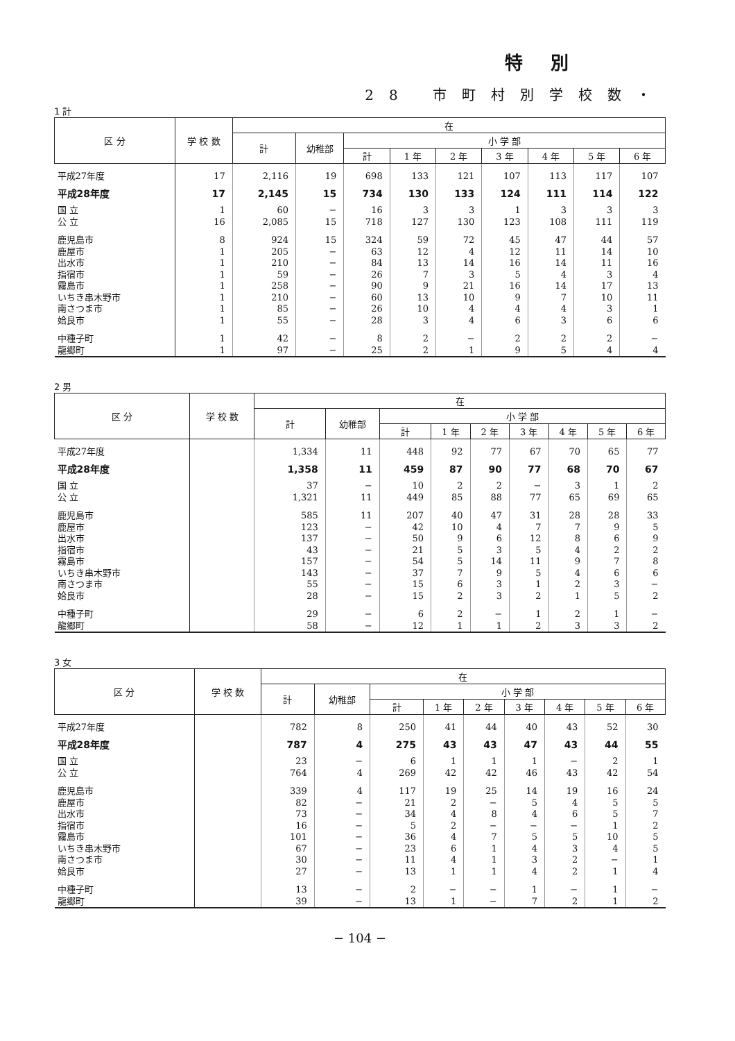特別
28 市町村別学校数・
1 計
| 区 分 | 学 校 数 | 在 | | | | | | | | |
| --- | --- | --- | --- | --- | --- | --- | --- | --- | --- | --- |
| | | 計 | 幼稚部 | 小 学 部 | | | | | | |
| | | | | 計 | 1 年 | 2 年 | 3 年 | 4 年 | 5 年 | 6 年 |
| 平成27年度 | 17 | 2,116 | 19 | 698 | 133 | 121 | 107 | 113 | 117 | 107 |
| 平成28年度 | 17 | 2,145 | 15 | 734 | 130 | 133 | 124 | 111 | 114 | 122 |
| 国 立 | 1 | 60 | − | 16 | 3 | 3 | 1 | 3 | 3 | 3 |
| 公 立 | 16 | 2,085 | 15 | 718 | 127 | 130 | 123 | 108 | 111 | 119 |
| 鹿児島市 | 8 | 924 | 15 | 324 | 59 | 72 | 45 | 47 | 44 | 57 |
| 鹿屋市 | 1 | 205 | − | 63 | 12 | 4 | 12 | 11 | 14 | 10 |
| 出水市 | 1 | 210 | − | 84 | 13 | 14 | 16 | 14 | 11 | 16 |
| 指宿市 | 1 | 59 | − | 26 | 7 | 3 | 5 | 4 | 3 | 4 |
| 霧島市 | 1 | 258 | − | 90 | 9 | 21 | 16 | 14 | 17 | 13 |
| いちき串木野市 | 1 | 210 | − | 60 | 13 | 10 | 9 | 7 | 10 | 11 |
| 南さつま市 | 1 | 85 | − | 26 | 10 | 4 | 4 | 4 | 3 | 1 |
| 姶良市 | 1 | 55 | − | 28 | 3 | 4 | 6 | 3 | 6 | 6 |
| 中種子町 | 1 | 42 | − | 8 | 2 | − | 2 | 2 | 2 | − |
| 龍郷町 | 1 | 97 | − | 25 | 2 | 1 | 9 | 5 | 4 | 4 |
2 男
| 区 分 | 学 校 数 | 在 | | | | | | | | |
| --- | --- | --- | --- | --- | --- | --- | --- | --- | --- | --- |
| | | 計 | 幼稚部 | 小 学 部 | | | | | | |
| | | | | 計 | 1 年 | 2 年 | 3 年 | 4 年 | 5 年 | 6 年 |
| 平成27年度 | | 1,334 | 11 | 448 | 92 | 77 | 67 | 70 | 65 | 77 |
| 平成28年度 | | 1,358 | 11 | 459 | 87 | 90 | 77 | 68 | 70 | 67 |
| 国 立 | | 37 | − | 10 | 2 | 2 | − | 3 | 1 | 2 |
| 公 立 | | 1,321 | 11 | 449 | 85 | 88 | 77 | 65 | 69 | 65 |
| 鹿児島市 | | 585 | 11 | 207 | 40 | 47 | 31 | 28 | 28 | 33 |
| 鹿屋市 | | 123 | − | 42 | 10 | 4 | 7 | 7 | 9 | 5 |
| 出水市 | | 137 | − | 50 | 9 | 6 | 12 | 8 | 6 | 9 |
| 指宿市 | | 43 | − | 21 | 5 | 3 | 5 | 4 | 2 | 2 |
| 霧島市 | | 157 | − | 54 | 5 | 14 | 11 | 9 | 7 | 8 |
| いちき串木野市 | | 143 | − | 37 | 7 | 9 | 5 | 4 | 6 | 6 |
| 南さつま市 | | 55 | − | 15 | 6 | 3 | 1 | 2 | 3 | − |
| 姶良市 | | 28 | − | 15 | 2 | 3 | 2 | 1 | 5 | 2 |
| 中種子町 | | 29 | − | 6 | 2 | − | 1 | 2 | 1 | − |
| 龍郷町 | | 58 | − | 12 | 1 | 1 | 2 | 3 | 3 | 2 |
3 女
| 区 分 | 学 校 数 | 在 | | | | | | | | |
| --- | --- | --- | --- | --- | --- | --- | --- | --- | --- | --- |
| | | 計 | 幼稚部 | 小 学 部 | | | | | | |
| | | | | 計 | 1 年 | 2 年 | 3 年 | 4 年 | 5 年 | 6 年 |
| 平成27年度 | | 782 | 8 | 250 | 41 | 44 | 40 | 43 | 52 | 30 |
| 平成28年度 | | 787 | 4 | 275 | 43 | 43 | 47 | 43 | 44 | 55 |
| 国 立 | | 23 | − | 6 | 1 | 1 | 1 | − | 2 | 1 |
| 公 立 | | 764 | 4 | 269 | 42 | 42 | 46 | 43 | 42 | 54 |
| 鹿児島市 | | 339 | 4 | 117 | 19 | 25 | 14 | 19 | 16 | 24 |
| 鹿屋市 | | 82 | − | 21 | 2 | − | 5 | 4 | 5 | 5 |
| 出水市 | | 73 | − | 34 | 4 | 8 | 4 | 6 | 5 | 7 |
| 指宿市 | | 16 | − | 5 | 2 | − | − | − | 1 | 2 |
| 霧島市 | | 101 | − | 36 | 4 | 7 | 5 | 5 | 10 | 5 |
| いちき串木野市 | | 67 | − | 23 | 6 | 1 | 4 | 3 | 4 | 5 |
| 南さつま市 | | 30 | − | 11 | 4 | 1 | 3 | 2 | − | 1 |
| 姶良市 | | 27 | − | 13 | 1 | 1 | 4 | 2 | 1 | 4 |
| 中種子町 | | 13 | − | 2 | − | − | 1 | − | 1 | − |
| 龍郷町 | | 39 | − | 13 | 1 | − | 7 | 2 | 1 | 2 |
− 104 −